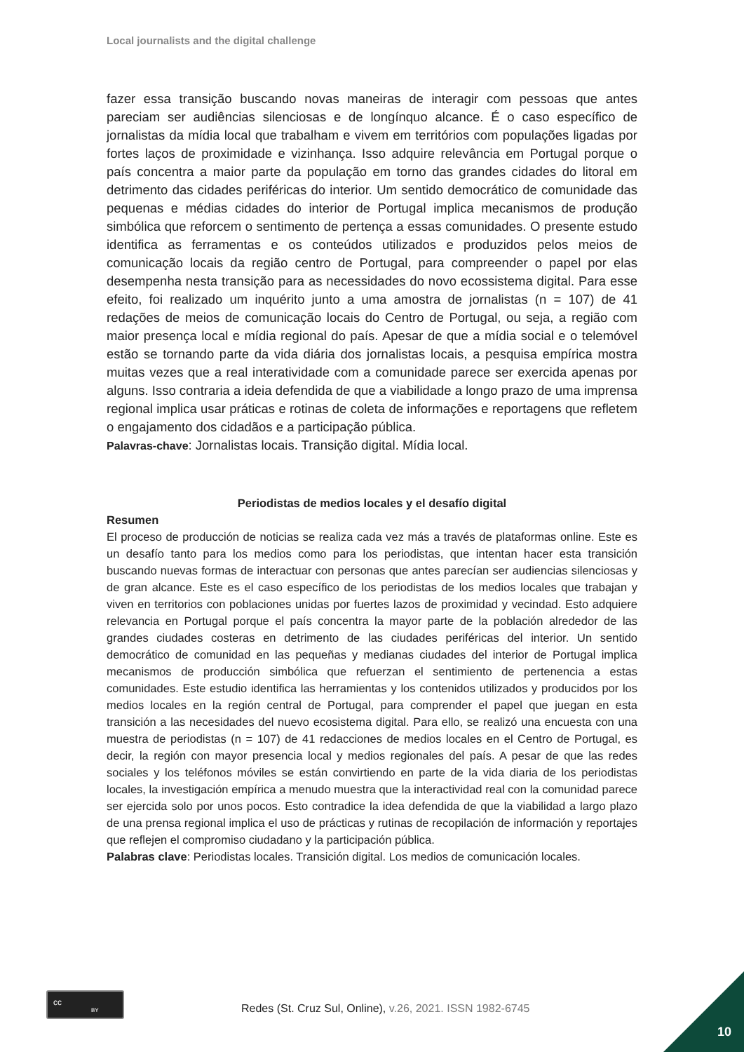Local journalists and the digital challenge
fazer essa transição buscando novas maneiras de interagir com pessoas que antes pareciam ser audiências silenciosas e de longínquo alcance. É o caso específico de jornalistas da mídia local que trabalham e vivem em territórios com populações ligadas por fortes laços de proximidade e vizinhança. Isso adquire relevância em Portugal porque o país concentra a maior parte da população em torno das grandes cidades do litoral em detrimento das cidades periféricas do interior. Um sentido democrático de comunidade das pequenas e médias cidades do interior de Portugal implica mecanismos de produção simbólica que reforcem o sentimento de pertença a essas comunidades. O presente estudo identifica as ferramentas e os conteúdos utilizados e produzidos pelos meios de comunicação locais da região centro de Portugal, para compreender o papel por elas desempenha nesta transição para as necessidades do novo ecossistema digital. Para esse efeito, foi realizado um inquérito junto a uma amostra de jornalistas (n = 107) de 41 redações de meios de comunicação locais do Centro de Portugal, ou seja, a região com maior presença local e mídia regional do país. Apesar de que a mídia social e o telemóvel estão se tornando parte da vida diária dos jornalistas locais, a pesquisa empírica mostra muitas vezes que a real interatividade com a comunidade parece ser exercida apenas por alguns. Isso contraria a ideia defendida de que a viabilidade a longo prazo de uma imprensa regional implica usar práticas e rotinas de coleta de informações e reportagens que refletem o engajamento dos cidadãos e a participação pública.
Palavras-chave: Jornalistas locais. Transição digital. Mídia local.
Periodistas de medios locales y el desafío digital
Resumen
El proceso de producción de noticias se realiza cada vez más a través de plataformas online. Este es un desafío tanto para los medios como para los periodistas, que intentan hacer esta transición buscando nuevas formas de interactuar con personas que antes parecían ser audiencias silenciosas y de gran alcance. Este es el caso específico de los periodistas de los medios locales que trabajan y viven en territorios con poblaciones unidas por fuertes lazos de proximidad y vecindad. Esto adquiere relevancia en Portugal porque el país concentra la mayor parte de la población alrededor de las grandes ciudades costeras en detrimento de las ciudades periféricas del interior. Un sentido democrático de comunidad en las pequeñas y medianas ciudades del interior de Portugal implica mecanismos de producción simbólica que refuerzan el sentimiento de pertenencia a estas comunidades. Este estudio identifica las herramientas y los contenidos utilizados y producidos por los medios locales en la región central de Portugal, para comprender el papel que juegan en esta transición a las necesidades del nuevo ecosistema digital. Para ello, se realizó una encuesta con una muestra de periodistas (n = 107) de 41 redacciones de medios locales en el Centro de Portugal, es decir, la región con mayor presencia local y medios regionales del país. A pesar de que las redes sociales y los teléfonos móviles se están convirtiendo en parte de la vida diaria de los periodistas locales, la investigación empírica a menudo muestra que la interactividad real con la comunidad parece ser ejercida solo por unos pocos. Esto contradice la idea defendida de que la viabilidad a largo plazo de una prensa regional implica el uso de prácticas y rutinas de recopilación de información y reportajes que reflejen el compromiso ciudadano y la participación pública.
Palabras clave: Periodistas locales. Transición digital. Los medios de comunicación locales.
cc
BY
Redes (St. Cruz Sul, Online), v.26, 2021. ISSN 1982-6745
10